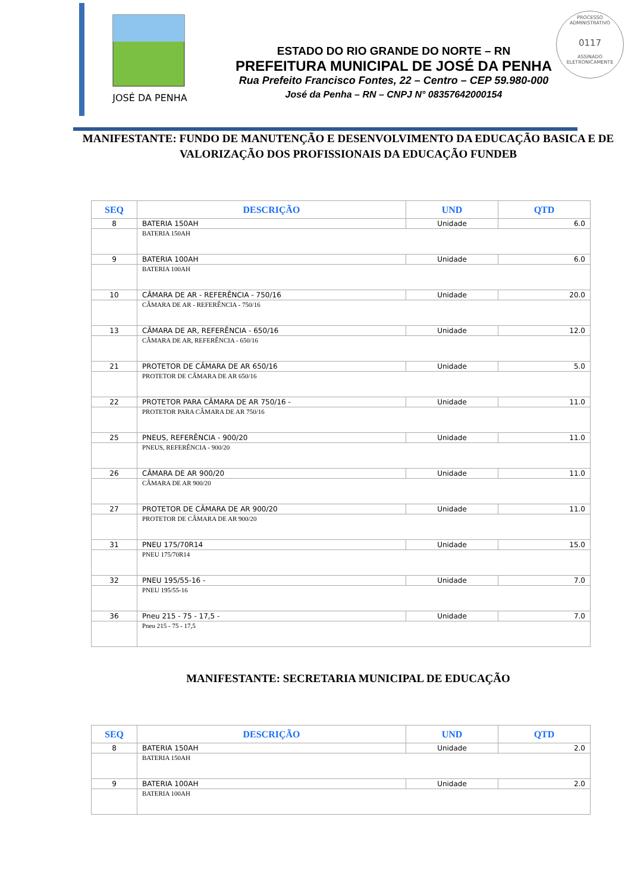PROCESSO ADMINISTRATIVO
0117
ASSINADO ELETRONICAMENTE
JOSÉ DA PENHA
ESTADO DO RIO GRANDE DO NORTE – RN
PREFEITURA MUNICIPAL DE JOSÉ DA PENHA
Rua Prefeito Francisco Fontes, 22 – Centro – CEP 59.980-000
José da Penha – RN – CNPJ N° 08357642000154
MANIFESTANTE: FUNDO DE MANUTENÇÃO E DESENVOLVIMENTO DA EDUCAÇÃO BASICA E DE VALORIZAÇÃO DOS PROFISSIONAIS DA EDUCAÇÃO FUNDEB
| SEQ | DESCRIÇÃO | UND | QTD |
| --- | --- | --- | --- |
| 8 | BATERIA 150AH | Unidade | 6.0 |
| | BATERIA 150AH | | |
| 9 | BATERIA 100AH | Unidade | 6.0 |
| | BATERIA 100AH | | |
| 10 | CÂMARA DE AR - REFERÊNCIA - 750/16 | Unidade | 20.0 |
| | CÂMARA DE AR - REFERÊNCIA - 750/16 | | |
| 13 | CÂMARA DE AR, REFERÊNCIA - 650/16 | Unidade | 12.0 |
| | CÂMARA DE AR, REFERÊNCIA - 650/16 | | |
| 21 | PROTETOR DE CÂMARA DE AR 650/16 | Unidade | 5.0 |
| | PROTETOR DE CÂMARA DE AR 650/16 | | |
| 22 | PROTETOR PARA CÂMARA DE AR 750/16 - | Unidade | 11.0 |
| | PROTETOR PARA CÂMARA DE AR 750/16 | | |
| 25 | PNEUS, REFERÊNCIA - 900/20 | Unidade | 11.0 |
| | PNEUS, REFERÊNCIA - 900/20 | | |
| 26 | CÂMARA DE AR 900/20 | Unidade | 11.0 |
| | CÂMARA DE AR 900/20 | | |
| 27 | PROTETOR DE CÂMARA DE AR 900/20 | Unidade | 11.0 |
| | PROTETOR DE CÂMARA DE AR 900/20 | | |
| 31 | PNEU 175/70R14 | Unidade | 15.0 |
| | PNEU 175/70R14 | | |
| 32 | PNEU 195/55-16 - | Unidade | 7.0 |
| | PNEU 195/55-16 | | |
| 36 | Pneu 215 - 75 - 17,5 - | Unidade | 7.0 |
| | Pneu 215 - 75 - 17,5 | | |
MANIFESTANTE: SECRETARIA MUNICIPAL DE EDUCAÇÃO
| SEQ | DESCRIÇÃO | UND | QTD |
| --- | --- | --- | --- |
| 8 | BATERIA 150AH | Unidade | 2.0 |
| | BATERIA 150AH | | |
| 9 | BATERIA 100AH | Unidade | 2.0 |
| | BATERIA 100AH | | |